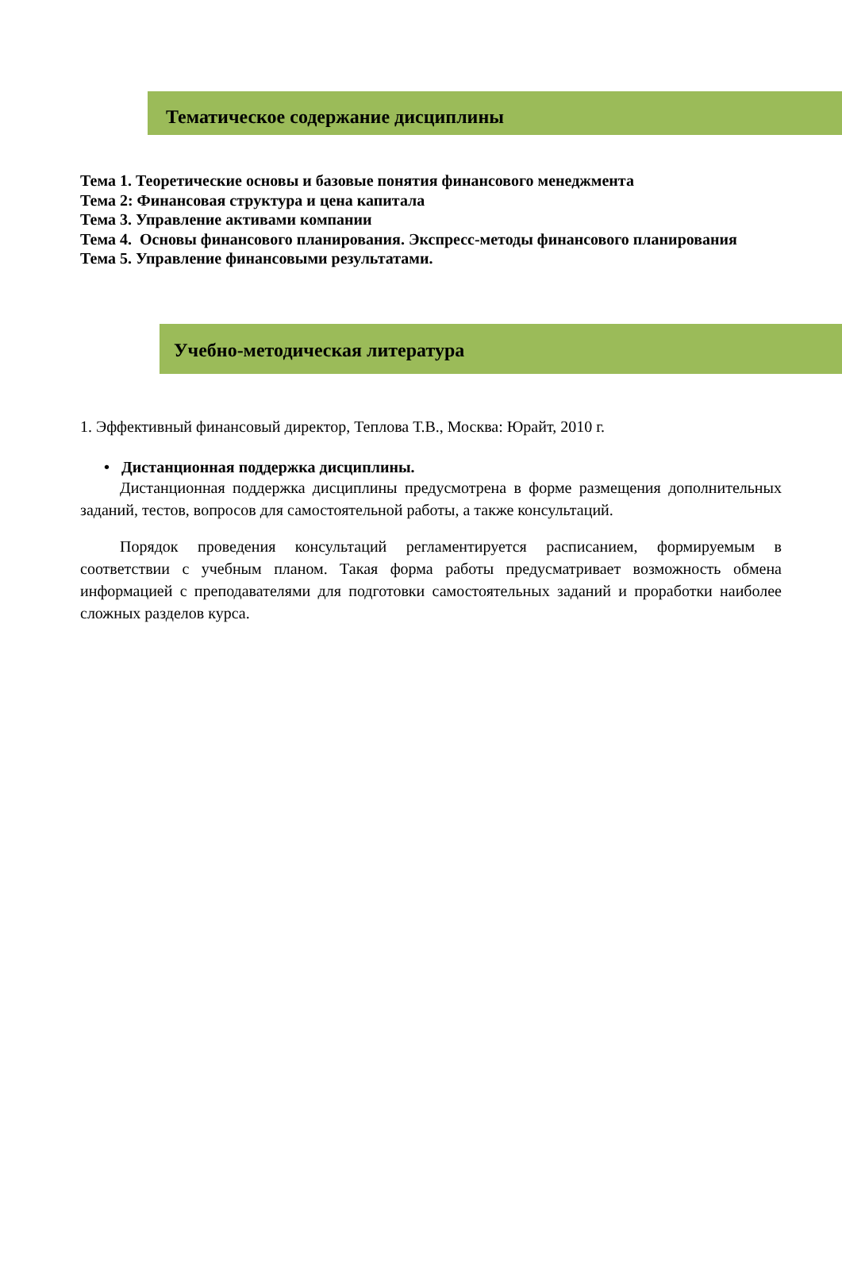Тематическое содержание дисциплины
Тема 1. Теоретические основы и базовые понятия финансового менеджмента
Тема 2: Финансовая структура и цена капитала
Тема 3. Управление активами компании
Тема 4. Основы финансового планирования. Экспресс-методы финансового планирования
Тема 5. Управление финансовыми результатами.
Учебно-методическая литература
1. Эффективный финансовый директор, Теплова Т.В., Москва: Юрайт, 2010 г.
• Дистанционная поддержка дисциплины.
Дистанционная поддержка дисциплины предусмотрена в форме размещения дополнительных заданий, тестов, вопросов для самостоятельной работы, а также консультаций.
Порядок проведения консультаций регламентируется расписанием, формируемым в соответствии с учебным планом. Такая форма работы предусматривает возможность обмена информацией с преподавателями для подготовки самостоятельных заданий и проработки наиболее сложных разделов курса.